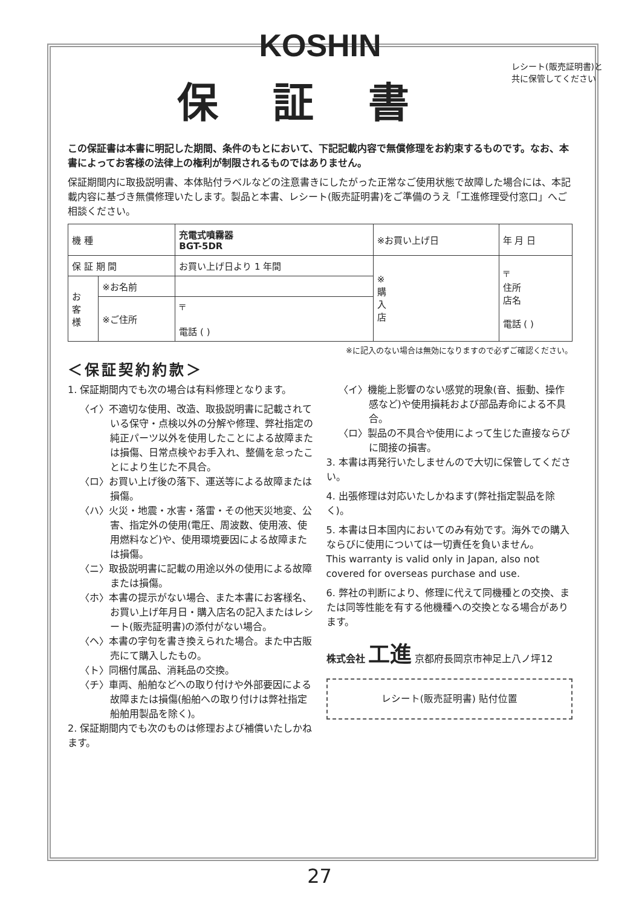KOSHIN
レシート(販売証明書)と
共に保管してください
保証書
この保証書は本書に明記した期間、条件のもとにおいて、下記記載内容で無償修理をお約束するものです。なお、本書によってお客様の法律上の権利が制限されるものではありません。
保証期間内に取扱説明書、本体貼付ラベルなどの注意書きにしたがった正常なご使用状態で故障した場合には、本記載内容に基づき無償修理いたします。製品と本書、レシート(販売証明書)をご準備のうえ「工進修理受付窓口」へご相談ください。
| 機 種 | | 充電式噴霧器 BGT-5DR | ※お買い上げ日 | | 年 月 日 |
| 保 証 期 間 | | お買い上げ日より 1 年間 | ※ 購 入 店 | 〒 住所 店名 電話 ( ) | |
| お 客 様 | ※お名前 | | | | |
| | ※ご住所 | 〒 電話 ( ) | | | |
※に記入のない場合は無効になりますので必ずご確認ください。
＜保証契約約款＞
1. 保証期間内でも次の場合は有料修理となります。
〈イ〉不適切な使用、改造、取扱説明書に記載されている保守・点検以外の分解や修理、弊社指定の純正パーツ以外を使用したことによる故障または損傷、日常点検やお手入れ、整備を怠ったことにより生じた不具合。
〈ロ〉お買い上げ後の落下、運送等による故障または損傷。
〈ハ〉火災・地震・水害・落雷・その他天災地変、公害、指定外の使用(電圧、周波数、使用液、使用燃料など)や、使用環境要因による故障または損傷。
〈ニ〉取扱説明書に記載の用途以外の使用による故障または損傷。
〈ホ〉本書の提示がない場合、また本書にお客様名、お買い上げ年月日・購入店名の記入またはレシート(販売証明書)の添付がない場合。
〈ヘ〉本書の字句を書き換えられた場合。また中古販売にて購入したもの。
〈ト〉同梱付属品、消耗品の交換。
〈チ〉車両、船舶などへの取り付けや外部要因による故障または損傷(船舶への取り付けは弊社指定船舶用製品を除く)。
2. 保証期間内でも次のものは修理および補償いたしかねます。
〈イ〉機能上影響のない感覚的現象(音、振動、操作感など)や使用損耗および部品寿命による不具合。
〈ロ〉製品の不具合や使用によって生じた直接ならびに間接の損害。
3. 本書は再発行いたしませんので大切に保管してください。
4. 出張修理は対応いたしかねます(弊社指定製品を除く)。
5. 本書は日本国内においてのみ有効です。海外での購入ならびに使用については一切責任を負いません。
This warranty is valid only in Japan, also not covered for overseas purchase and use.
6. 弊社の判断により、修理に代えて同機種との交換、または同等性能を有する他機種への交換となる場合があります。
株式会社 工進 京都府長岡京市神足上八ノ坪12
レシート(販売証明書) 貼付位置
27